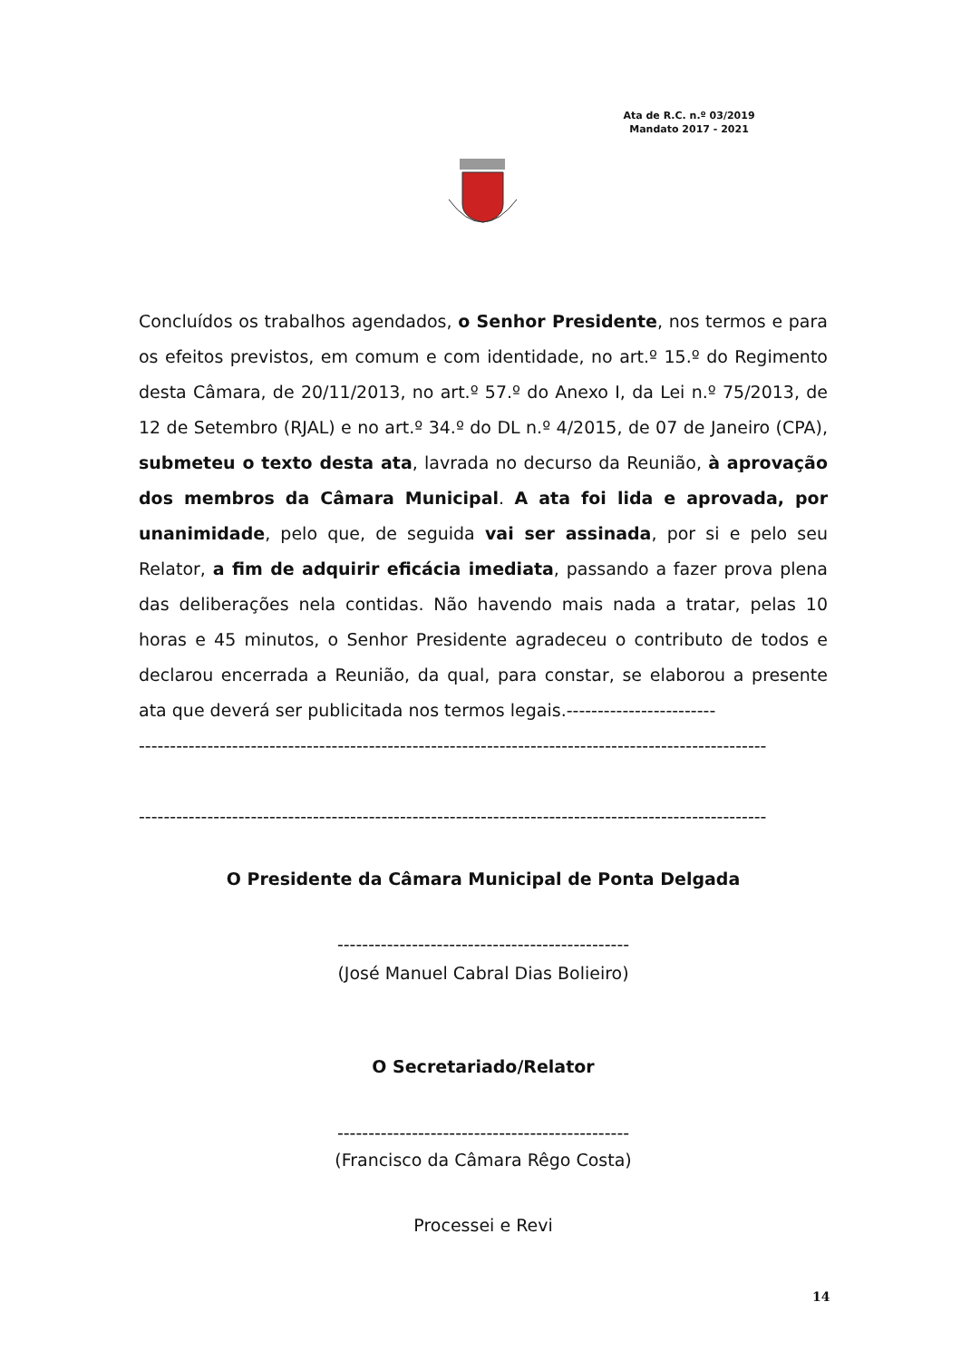Ata de R.C. n.º 03/2019
Mandato 2017 - 2021
Concluídos os trabalhos agendados, o Senhor Presidente, nos termos e para os efeitos previstos, em comum e com identidade, no art.º 15.º do Regimento desta Câmara, de 20/11/2013, no art.º 57.º do Anexo I, da Lei n.º 75/2013, de 12 de Setembro (RJAL) e no art.º 34.º do DL n.º 4/2015, de 07 de Janeiro (CPA), submeteu o texto desta ata, lavrada no decurso da Reunião, à aprovação dos membros da Câmara Municipal. A ata foi lida e aprovada, por unanimidade, pelo que, de seguida vai ser assinada, por si e pelo seu Relator, a fim de adquirir eficácia imediata, passando a fazer prova plena das deliberações nela contidas. Não havendo mais nada a tratar, pelas 10 horas e 45 minutos, o Senhor Presidente agradeceu o contributo de todos e declarou encerrada a Reunião, da qual, para constar, se elaborou a presente ata que deverá ser publicitada nos termos legais.------------------------
-----------------------------------------------------------------------------------------------------
-----------------------------------------------------------------------------------------------------
O Presidente da Câmara Municipal de Ponta Delgada
-----------------------------------------------
(José Manuel Cabral Dias Bolieiro)
O Secretariado/Relator
-----------------------------------------------
(Francisco da Câmara Rêgo Costa)
Processei e Revi
14